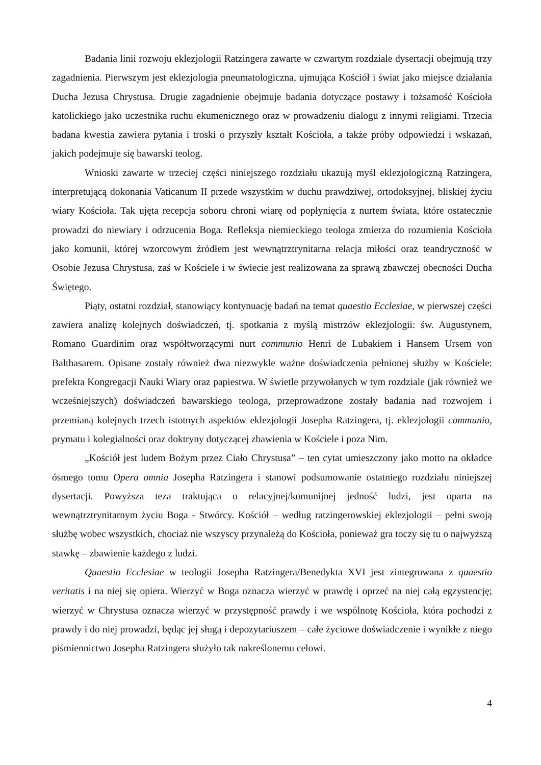Badania linii rozwoju eklezjologii Ratzingera zawarte w czwartym rozdziale dysertacji obejmują trzy zagadnienia. Pierwszym jest eklezjologia pneumatologiczna, ujmująca Kościół i świat jako miejsce działania Ducha Jezusa Chrystusa. Drugie zagadnienie obejmuje badania dotyczące postawy i tożsamość Kościoła katolickiego jako uczestnika ruchu ekumenicznego oraz w prowadzeniu dialogu z innymi religiami. Trzecia badana kwestia zawiera pytania i troski o przyszły kształt Kościoła, a także próby odpowiedzi i wskazań, jakich podejmuje się bawarski teolog.
Wnioski zawarte w trzeciej części niniejszego rozdziału ukazują myśl eklezjologiczną Ratzingera, interpretującą dokonania Vaticanum II przede wszystkim w duchu prawdziwej, ortodoksyjnej, bliskiej życiu wiary Kościoła. Tak ujęta recepcja soboru chroni wiarę od popłynięcia z nurtem świata, które ostatecznie prowadzi do niewiary i odrzucenia Boga. Refleksja niemieckiego teologa zmierza do rozumienia Kościoła jako komunii, której wzorcowym źródłem jest wewnątrztrynitarna relacja miłości oraz teandryczność w Osobie Jezusa Chrystusa, zaś w Kościele i w świecie jest realizowana za sprawą zbawczej obecności Ducha Świętego.
Piąty, ostatni rozdział, stanowiący kontynuację badań na temat quaestio Ecclesiae, w pierwszej części zawiera analizę kolejnych doświadczeń, tj. spotkania z myślą mistrzów eklezjologii: św. Augustynem, Romano Guardinim oraz współtworzącymi nurt communio Henri de Lubakiem i Hansem Ursem von Balthasarem. Opisane zostały również dwa niezwykle ważne doświadczenia pełnionej służby w Kościele: prefekta Kongregacji Nauki Wiary oraz papiestwa. W świetle przywołanych w tym rozdziale (jak również we wcześniejszych) doświadczeń bawarskiego teologa, przeprowadzone zostały badania nad rozwojem i przemianą kolejnych trzech istotnych aspektów eklezjologii Josepha Ratzingera, tj. eklezjologii communio, prymatu i kolegialności oraz doktryny dotyczącej zbawienia w Kościele i poza Nim.
„Kościół jest ludem Bożym przez Ciało Chrystusa” – ten cytat umieszczony jako motto na okładce ósmego tomu Opera omnia Josepha Ratzingera i stanowi podsumowanie ostatniego rozdziału niniejszej dysertacji. Powyższa teza traktująca o relacyjnej/komunijnej jedność ludzi, jest oparta na wewnątrztrynitarnym życiu Boga - Stwórcy. Kościół – według ratzingerowskiej eklezjologii – pełni swoją służbę wobec wszystkich, chociaż nie wszyscy przynależą do Kościoła, ponieważ gra toczy się tu o najwyższą stawkę – zbawienie każdego z ludzi.
Quaestio Ecclesiae w teologii Josepha Ratzingera/Benedykta XVI jest zintegrowana z quaestio veritatis i na niej się opiera. Wierzyć w Boga oznacza wierzyć w prawdę i oprzeć na niej całą egzystencję; wierzyć w Chrystusa oznacza wierzyć w przystępność prawdy i we wspólnotę Kościoła, która pochodzi z prawdy i do niej prowadzi, będąc jej sługą i depozytariuszem – całe życiowe doświadczenie i wynikłe z niego piśmiennictwo Josepha Ratzingera służyło tak nakreślonemu celowi.
4